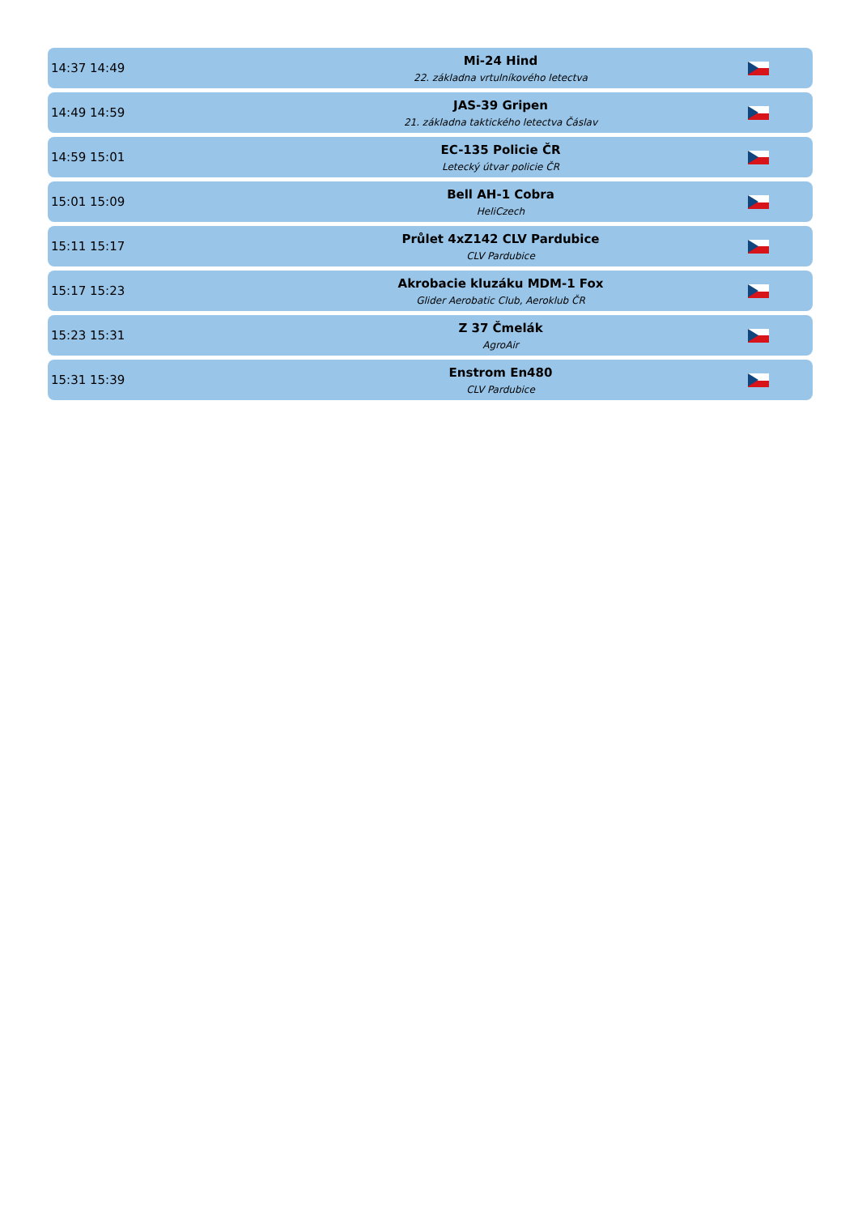| 14:37 14:49 | Mi-24 Hind 22. základna vrtulníkového letectva | |
| 14:49 14:59 | JAS-39 Gripen 21. základna taktického letectva Čáslav | |
| 14:59 15:01 | EC-135 Policie ČR Letecký útvar policie ČR | |
| 15:01 15:09 | Bell AH-1 Cobra HeliCzech | |
| 15:11 15:17 | Průlet 4xZ142 CLV Pardubice CLV Pardubice | |
| 15:17 15:23 | Akrobacie kluzáku MDM-1 Fox Glider Aerobatic Club, Aeroklub ČR | |
| 15:23 15:31 | Z 37 Čmelák AgroAir | |
| 15:31 15:39 | Enstrom En480 CLV Pardubice | |